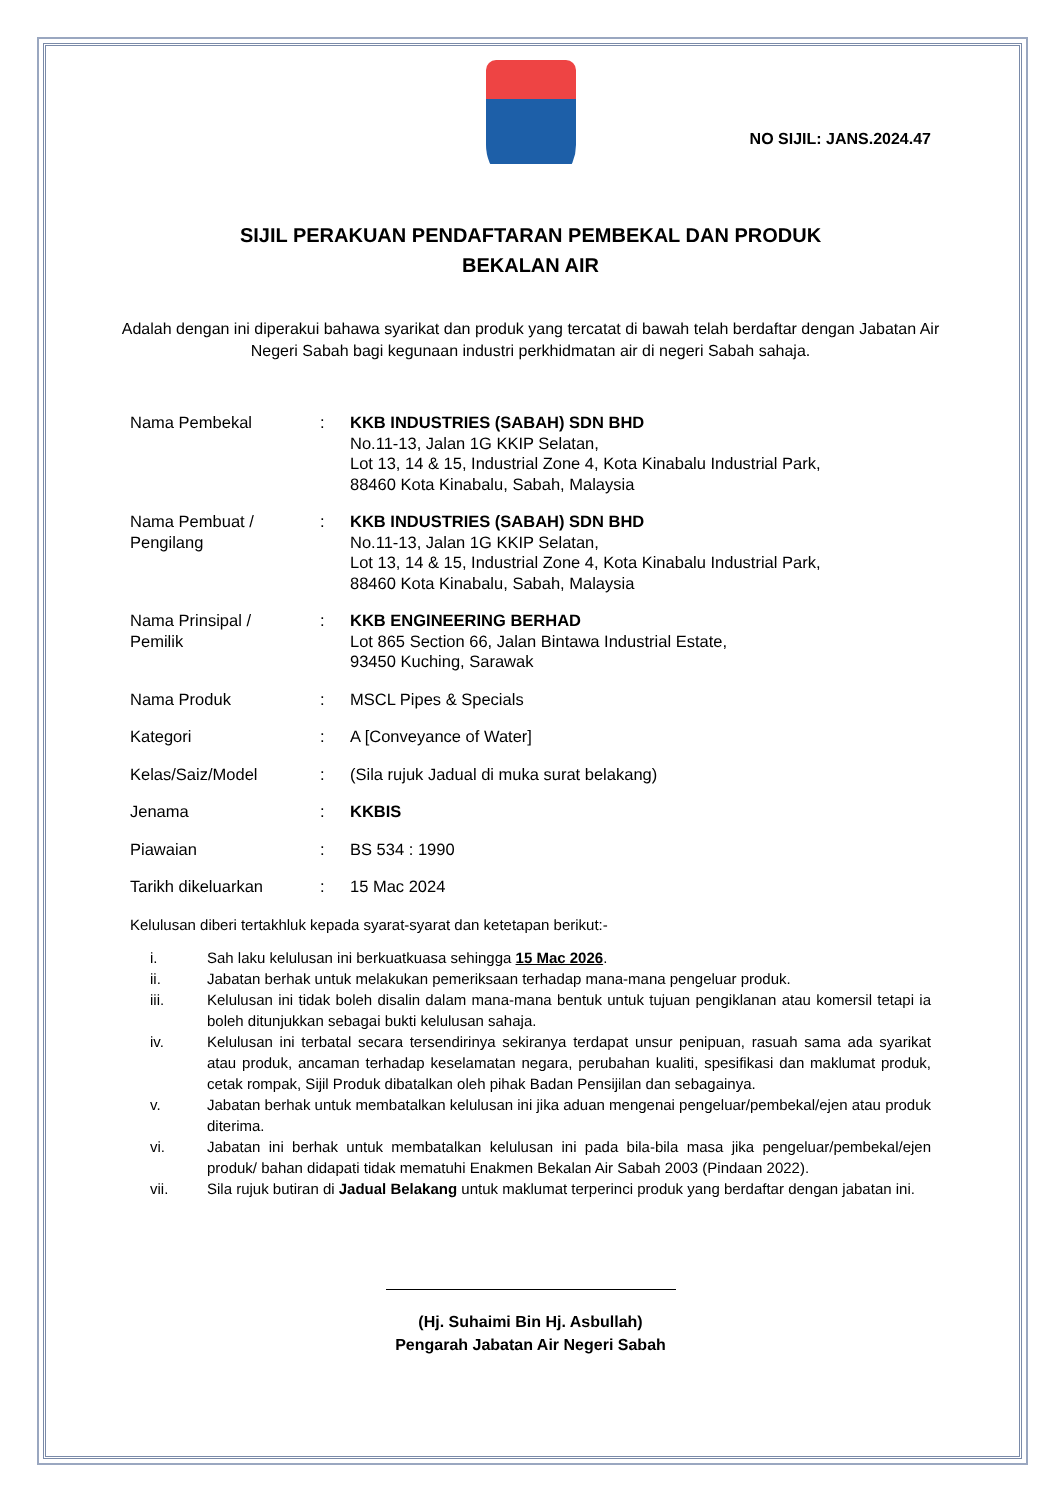NO SIJIL: JANS.2024.47
SIJIL PERAKUAN PENDAFTARAN PEMBEKAL DAN PRODUK
BEKALAN AIR
Adalah dengan ini diperakui bahawa syarikat dan produk yang tercatat di bawah telah berdaftar dengan Jabatan Air Negeri Sabah bagi kegunaan industri perkhidmatan air di negeri Sabah sahaja.
Nama Pembekal : KKB INDUSTRIES (SABAH) SDN BHD
No.11-13, Jalan 1G KKIP Selatan,
Lot 13, 14 & 15, Industrial Zone 4, Kota Kinabalu Industrial Park,
88460 Kota Kinabalu, Sabah, Malaysia
Nama Pembuat /
Pengilang
: KKB INDUSTRIES (SABAH) SDN BHD
No.11-13, Jalan 1G KKIP Selatan,
Lot 13, 14 & 15, Industrial Zone 4, Kota Kinabalu Industrial Park,
88460 Kota Kinabalu, Sabah, Malaysia
Nama Prinsipal /
Pemilik
: KKB ENGINEERING BERHAD
Lot 865 Section 66, Jalan Bintawa Industrial Estate,
93450 Kuching, Sarawak
Nama Produk : MSCL Pipes & Specials
Kategori : A [Conveyance of Water]
Kelas/Saiz/Model : (Sila rujuk Jadual di muka surat belakang)
Jenama : KKBIS
Piawaian : BS 534 : 1990
Tarikh dikeluarkan : 15 Mac 2024
Kelulusan diberi tertakhluk kepada syarat-syarat dan ketetapan berikut:-
i. Sah laku kelulusan ini berkuatkuasa sehingga 15 Mac 2026.
ii. Jabatan berhak untuk melakukan pemeriksaan terhadap mana-mana pengeluar produk.
iii. Kelulusan ini tidak boleh disalin dalam mana-mana bentuk untuk tujuan pengiklanan atau komersil tetapi ia boleh ditunjukkan sebagai bukti kelulusan sahaja.
iv. Kelulusan ini terbatal secara tersendirinya sekiranya terdapat unsur penipuan, rasuah sama ada syarikat atau produk, ancaman terhadap keselamatan negara, perubahan kualiti, spesifikasi dan maklumat produk, cetak rompak, Sijil Produk dibatalkan oleh pihak Badan Pensijilan dan sebagainya.
v. Jabatan berhak untuk membatalkan kelulusan ini jika aduan mengenai pengeluar/pembekal/ejen atau produk diterima.
vi. Jabatan ini berhak untuk membatalkan kelulusan ini pada bila-bila masa jika pengeluar/pembekal/ejen produk/ bahan didapati tidak mematuhi Enakmen Bekalan Air Sabah 2003 (Pindaan 2022).
vii. Sila rujuk butiran di Jadual Belakang untuk maklumat terperinci produk yang berdaftar dengan jabatan ini.
(Hj. Suhaimi Bin Hj. Asbullah)
Pengarah Jabatan Air Negeri Sabah